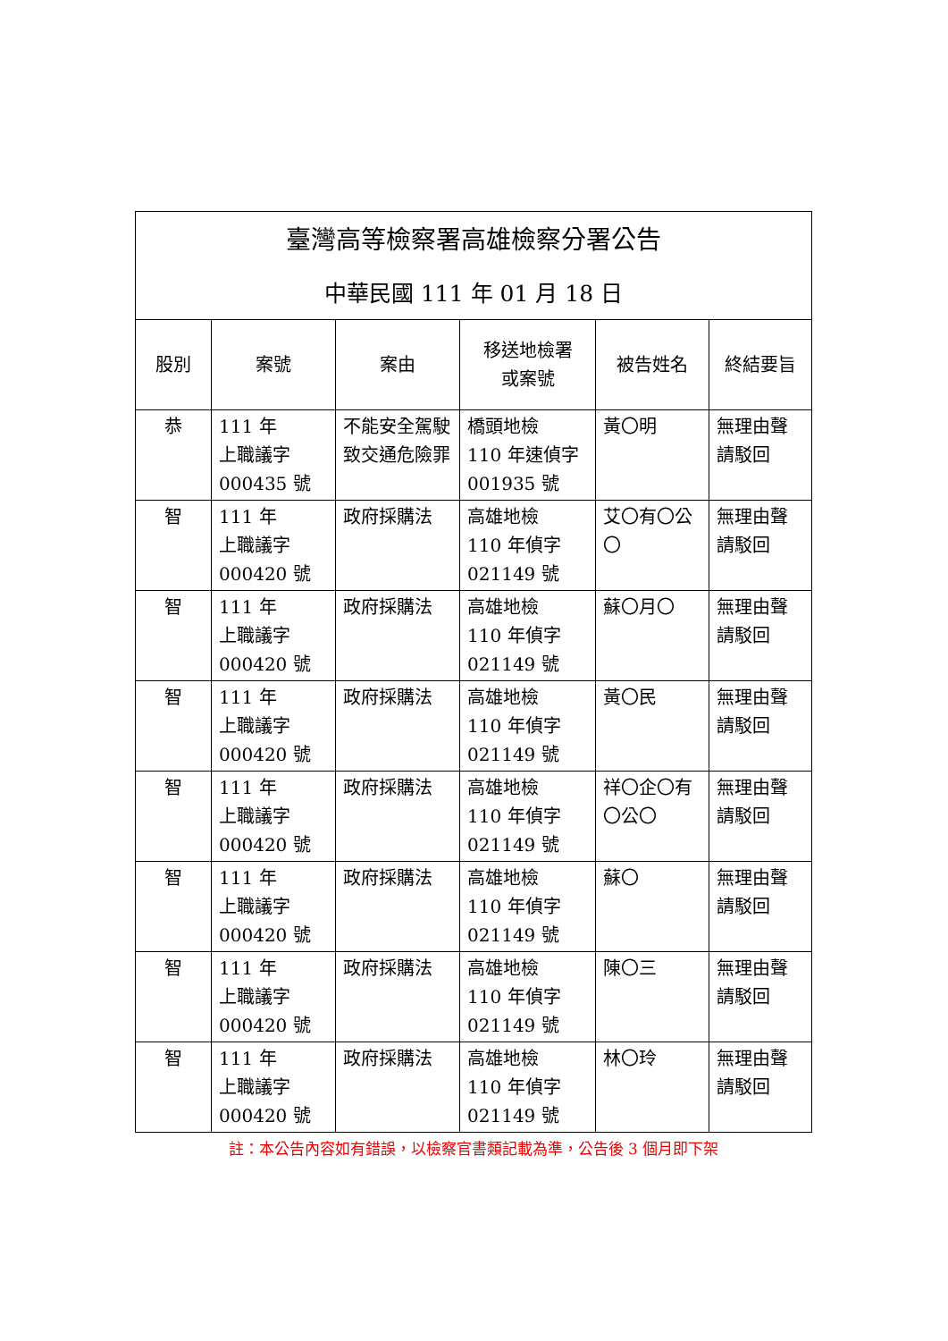| 臺灣高等檢察署高雄檢察分署公告 中華民國 111 年 01 月 18 日 | | | | | |
| 股別 | 案號 | 案由 | 移送地檢署 或案號 | 被告姓名 | 終結要旨 |
| 恭 | 111 年 上職議字 000435 號 | 不能安全駕駛致交通危險罪 | 橋頭地檢 110 年速偵字 001935 號 | 黃〇明 | 無理由聲請駁回 |
| 智 | 111 年 上職議字 000420 號 | 政府採購法 | 高雄地檢 110 年偵字 021149 號 | 艾〇有〇公〇 | 無理由聲請駁回 |
| 智 | 111 年 上職議字 000420 號 | 政府採購法 | 高雄地檢 110 年偵字 021149 號 | 蘇〇月〇 | 無理由聲請駁回 |
| 智 | 111 年 上職議字 000420 號 | 政府採購法 | 高雄地檢 110 年偵字 021149 號 | 黃〇民 | 無理由聲請駁回 |
| 智 | 111 年 上職議字 000420 號 | 政府採購法 | 高雄地檢 110 年偵字 021149 號 | 祥〇企〇有〇公〇 | 無理由聲請駁回 |
| 智 | 111 年 上職議字 000420 號 | 政府採購法 | 高雄地檢 110 年偵字 021149 號 | 蘇〇 | 無理由聲請駁回 |
| 智 | 111 年 上職議字 000420 號 | 政府採購法 | 高雄地檢 110 年偵字 021149 號 | 陳〇三 | 無理由聲請駁回 |
| 智 | 111 年 上職議字 000420 號 | 政府採購法 | 高雄地檢 110 年偵字 021149 號 | 林〇玲 | 無理由聲請駁回 |
註：本公告內容如有錯誤，以檢察官書類記載為準，公告後 3 個月即下架